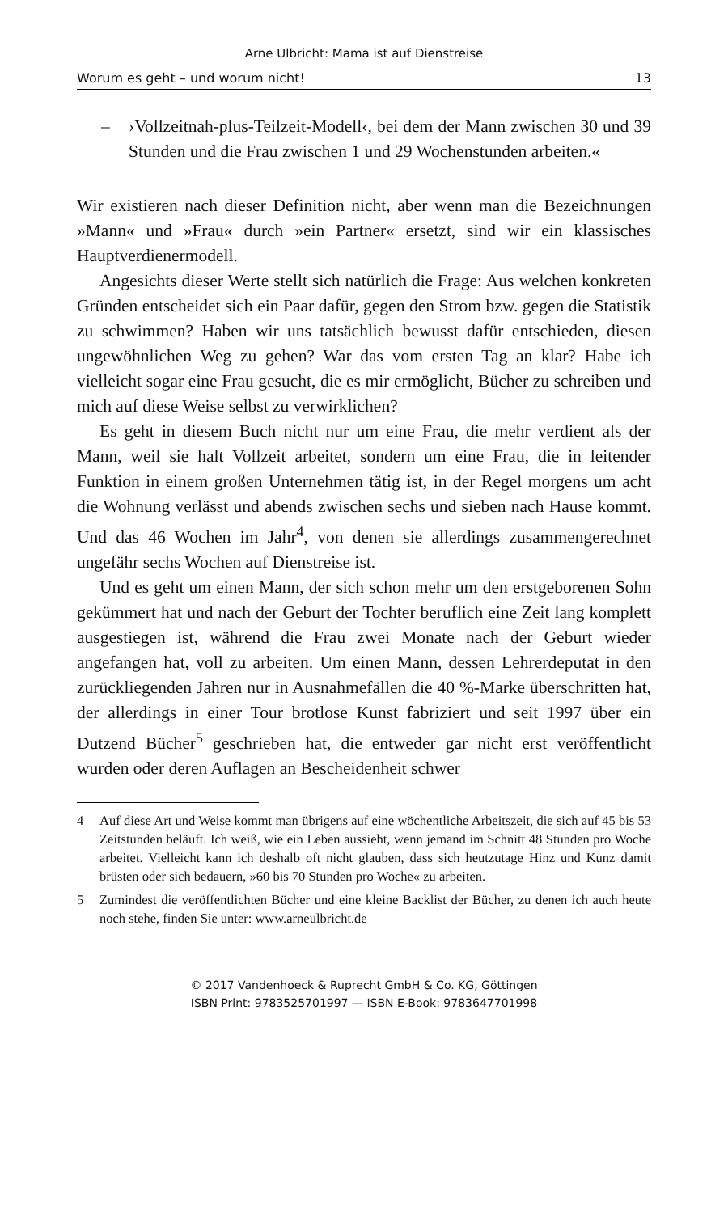Arne Ulbricht: Mama ist auf Dienstreise
Worum es geht – und worum nicht! 13
– ›Vollzeitnah-plus-Teilzeit-Modell‹, bei dem der Mann zwischen 30 und 39 Stunden und die Frau zwischen 1 und 29 Wochenstunden arbeiten.«
Wir existieren nach dieser Definition nicht, aber wenn man die Bezeichnungen »Mann« und »Frau« durch »ein Partner« ersetzt, sind wir ein klassisches Hauptverdienermodell.
Angesichts dieser Werte stellt sich natürlich die Frage: Aus welchen konkreten Gründen entscheidet sich ein Paar dafür, gegen den Strom bzw. gegen die Statistik zu schwimmen? Haben wir uns tatsächlich bewusst dafür entschieden, diesen ungewöhnlichen Weg zu gehen? War das vom ersten Tag an klar? Habe ich vielleicht sogar eine Frau gesucht, die es mir ermöglicht, Bücher zu schreiben und mich auf diese Weise selbst zu verwirklichen?
Es geht in diesem Buch nicht nur um eine Frau, die mehr verdient als der Mann, weil sie halt Vollzeit arbeitet, sondern um eine Frau, die in leitender Funktion in einem großen Unternehmen tätig ist, in der Regel morgens um acht die Wohnung verlässt und abends zwischen sechs und sieben nach Hause kommt. Und das 46 Wochen im Jahr<sup>4</sup>, von denen sie allerdings zusammengerechnet ungefähr sechs Wochen auf Dienstreise ist.
Und es geht um einen Mann, der sich schon mehr um den erstgeborenen Sohn gekümmert hat und nach der Geburt der Tochter beruflich eine Zeit lang komplett ausgestiegen ist, während die Frau zwei Monate nach der Geburt wieder angefangen hat, voll zu arbeiten. Um einen Mann, dessen Lehrerdeputat in den zurückliegenden Jahren nur in Ausnahmefällen die 40 %-Marke überschritten hat, der allerdings in einer Tour brotlose Kunst fabriziert und seit 1997 über ein Dutzend Bücher<sup>5</sup> geschrieben hat, die entweder gar nicht erst veröffentlicht wurden oder deren Auflagen an Bescheidenheit schwer
4 Auf diese Art und Weise kommt man übrigens auf eine wöchentliche Arbeitszeit, die sich auf 45 bis 53 Zeitstunden beläuft. Ich weiß, wie ein Leben aussieht, wenn jemand im Schnitt 48 Stunden pro Woche arbeitet. Vielleicht kann ich deshalb oft nicht glauben, dass sich heutzutage Hinz und Kunz damit brüsten oder sich bedauern, »60 bis 70 Stunden pro Woche« zu arbeiten.
5 Zumindest die veröffentlichten Bücher und eine kleine Backlist der Bücher, zu denen ich auch heute noch stehe, finden Sie unter: www.arneulbricht.de
© 2017 Vandenhoeck & Ruprecht GmbH & Co. KG, Göttingen
ISBN Print: 9783525701997 — ISBN E-Book: 9783647701998